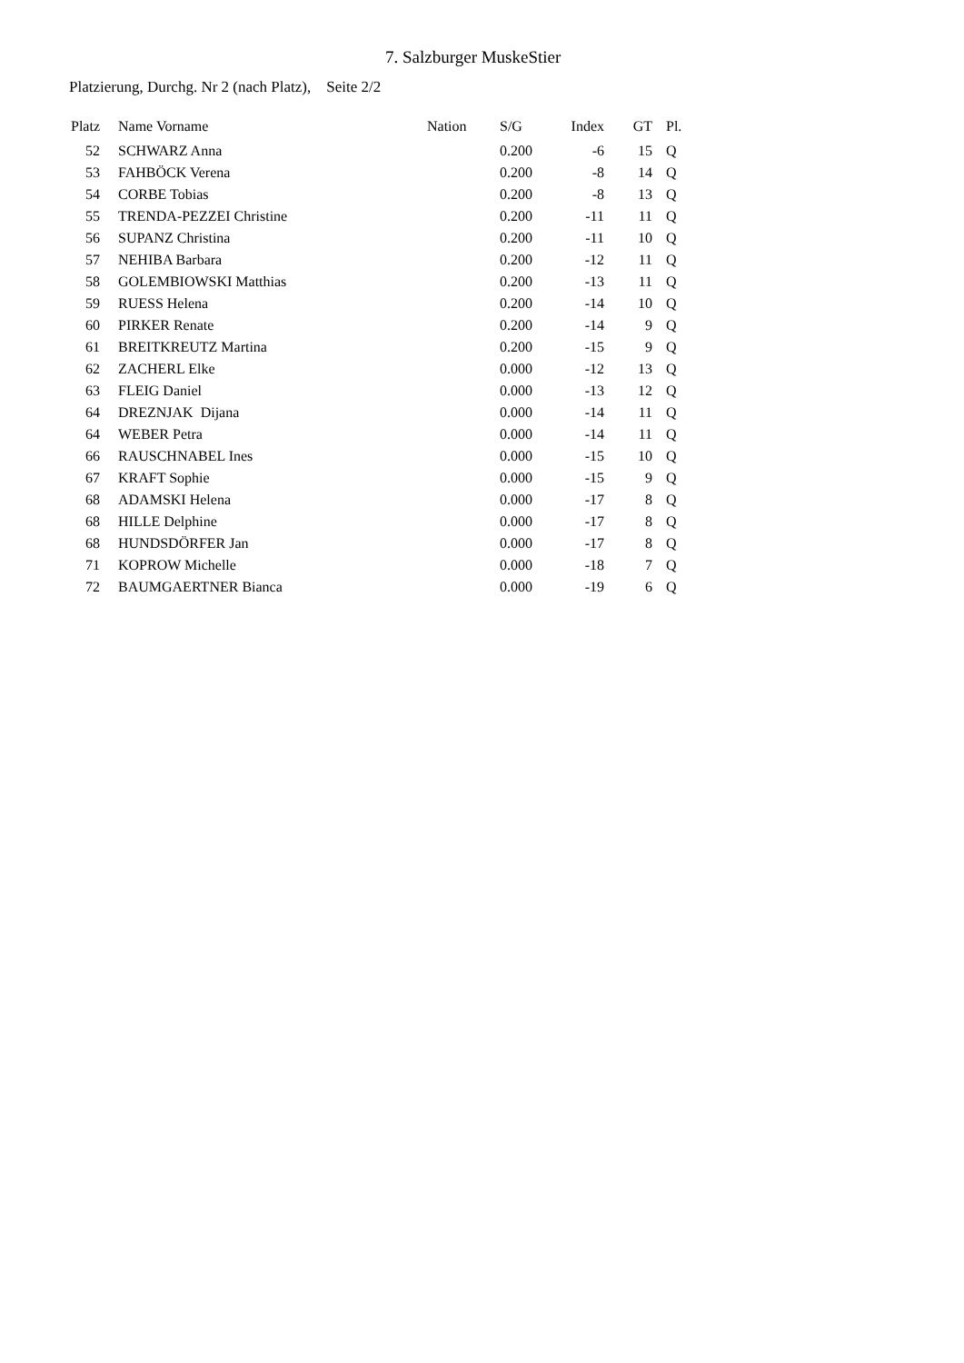7. Salzburger MuskeStier
Platzierung, Durchg. Nr 2 (nach Platz), Seite 2/2
| Platz | Name Vorname | Nation | S/G | Index | GT | Pl. |
| --- | --- | --- | --- | --- | --- | --- |
| 52 | SCHWARZ Anna | | 0.200 | -6 | 15 | Q |
| 53 | FAHBÖCK Verena | | 0.200 | -8 | 14 | Q |
| 54 | CORBE Tobias | | 0.200 | -8 | 13 | Q |
| 55 | TRENDA-PEZZEI Christine | | 0.200 | -11 | 11 | Q |
| 56 | SUPANZ Christina | | 0.200 | -11 | 10 | Q |
| 57 | NEHIBA Barbara | | 0.200 | -12 | 11 | Q |
| 58 | GOLEMBIOWSKI Matthias | | 0.200 | -13 | 11 | Q |
| 59 | RUESS Helena | | 0.200 | -14 | 10 | Q |
| 60 | PIRKER Renate | | 0.200 | -14 | 9 | Q |
| 61 | BREITKREUTZ Martina | | 0.200 | -15 | 9 | Q |
| 62 | ZACHERL Elke | | 0.000 | -12 | 13 | Q |
| 63 | FLEIG Daniel | | 0.000 | -13 | 12 | Q |
| 64 | DREZNJAK Dijana | | 0.000 | -14 | 11 | Q |
| 64 | WEBER Petra | | 0.000 | -14 | 11 | Q |
| 66 | RAUSCHNABEL Ines | | 0.000 | -15 | 10 | Q |
| 67 | KRAFT Sophie | | 0.000 | -15 | 9 | Q |
| 68 | ADAMSKI Helena | | 0.000 | -17 | 8 | Q |
| 68 | HILLE Delphine | | 0.000 | -17 | 8 | Q |
| 68 | HUNDSDÖRFER Jan | | 0.000 | -17 | 8 | Q |
| 71 | KOPROW Michelle | | 0.000 | -18 | 7 | Q |
| 72 | BAUMGAERTNER Bianca | | 0.000 | -19 | 6 | Q |